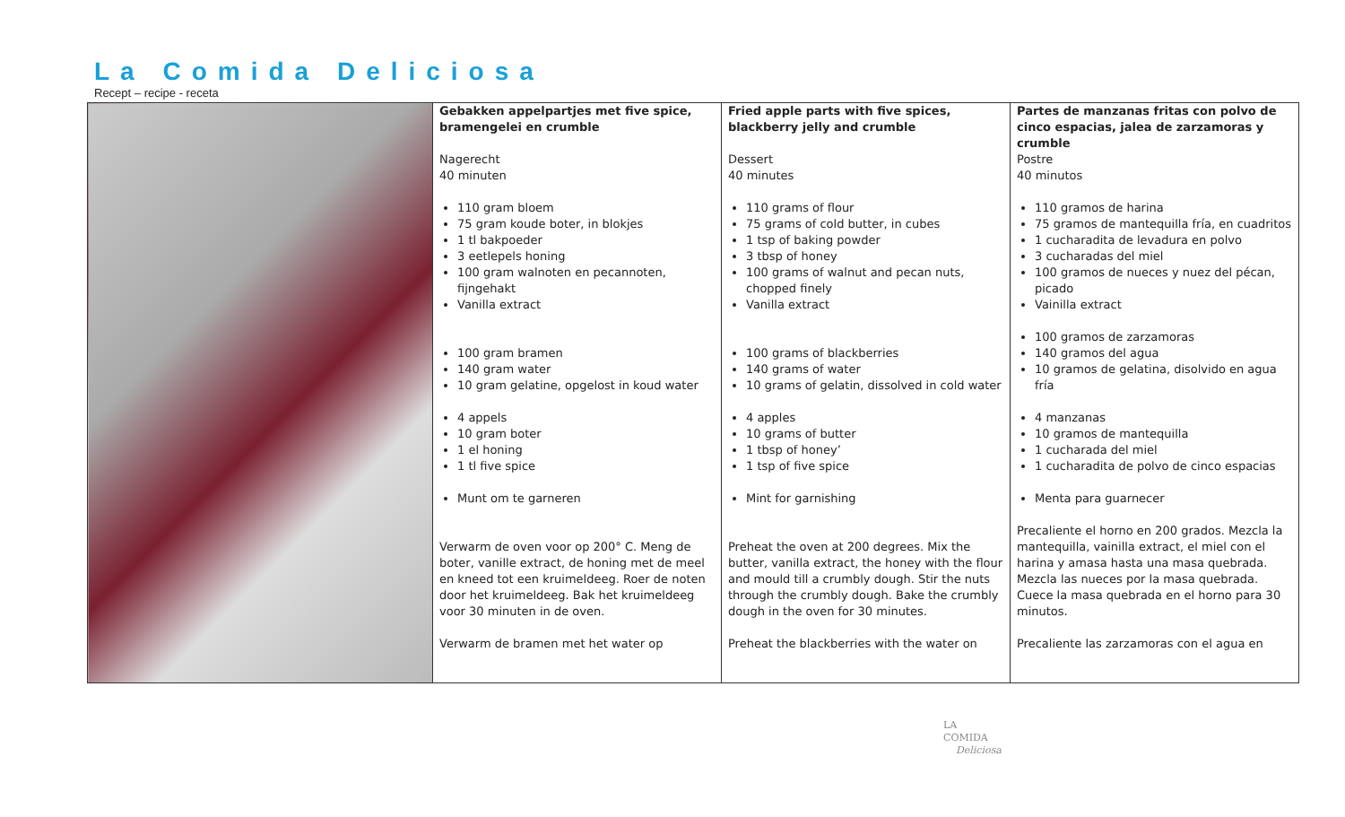La Comida Deliciosa
Recept – recipe - receta
| | Gebakken appelpartjes met five spice, bramengelei en crumble Nagerecht 40 minuten 110 gram bloem 75 gram koude boter, in blokjes 1 tl bakpoeder 3 eetlepels honing 100 gram walnoten en pecannoten, fijngehakt Vanilla extract 100 gram bramen 140 gram water 10 gram gelatine, opgelost in koud water 4 appels 10 gram boter 1 el honing 1 tl five spice Munt om te garneren Verwarm de oven voor op 200° C. Meng de boter, vanille extract, de honing met de meel en kneed tot een kruimeldeeg. Roer de noten door het kruimeldeeg. Bak het kruimeldeeg voor 30 minuten in de oven. Verwarm de bramen met het water op | Fried apple parts with five spices, blackberry jelly and crumble Dessert 40 minutes 110 grams of flour 75 grams of cold butter, in cubes 1 tsp of baking powder 3 tbsp of honey 100 grams of walnut and pecan nuts, chopped finely Vanilla extract 100 grams of blackberries 140 grams of water 10 grams of gelatin, dissolved in cold water 4 apples 10 grams of butter 1 tbsp of honey’ 1 tsp of five spice Mint for garnishing Preheat the oven at 200 degrees. Mix the butter, vanilla extract, the honey with the flour and mould till a crumbly dough. Stir the nuts through the crumbly dough. Bake the crumbly dough in the oven for 30 minutes. Preheat the blackberries with the water on | Partes de manzanas fritas con polvo de cinco espacias, jalea de zarzamoras y crumble Postre 40 minutos 110 gramos de harina 75 gramos de mantequilla fría, en cuadritos 1 cucharadita de levadura en polvo 3 cucharadas del miel 100 gramos de nueces y nuez del pécan, picado Vainilla extract 100 gramos de zarzamoras 140 gramos del agua 10 gramos de gelatina, disolvido en agua fría 4 manzanas 10 gramos de mantequilla 1 cucharada del miel 1 cucharadita de polvo de cinco espacias Menta para guarnecer Precaliente el horno en 200 grados. Mezcla la mantequilla, vainilla extract, el miel con el harina y amasa hasta una masa quebrada. Mezcla las nueces por la masa quebrada. Cuece la masa quebrada en el horno para 30 minutos. Precaliente las zarzamoras con el agua en |
LA
COMIDA
Deliciosa